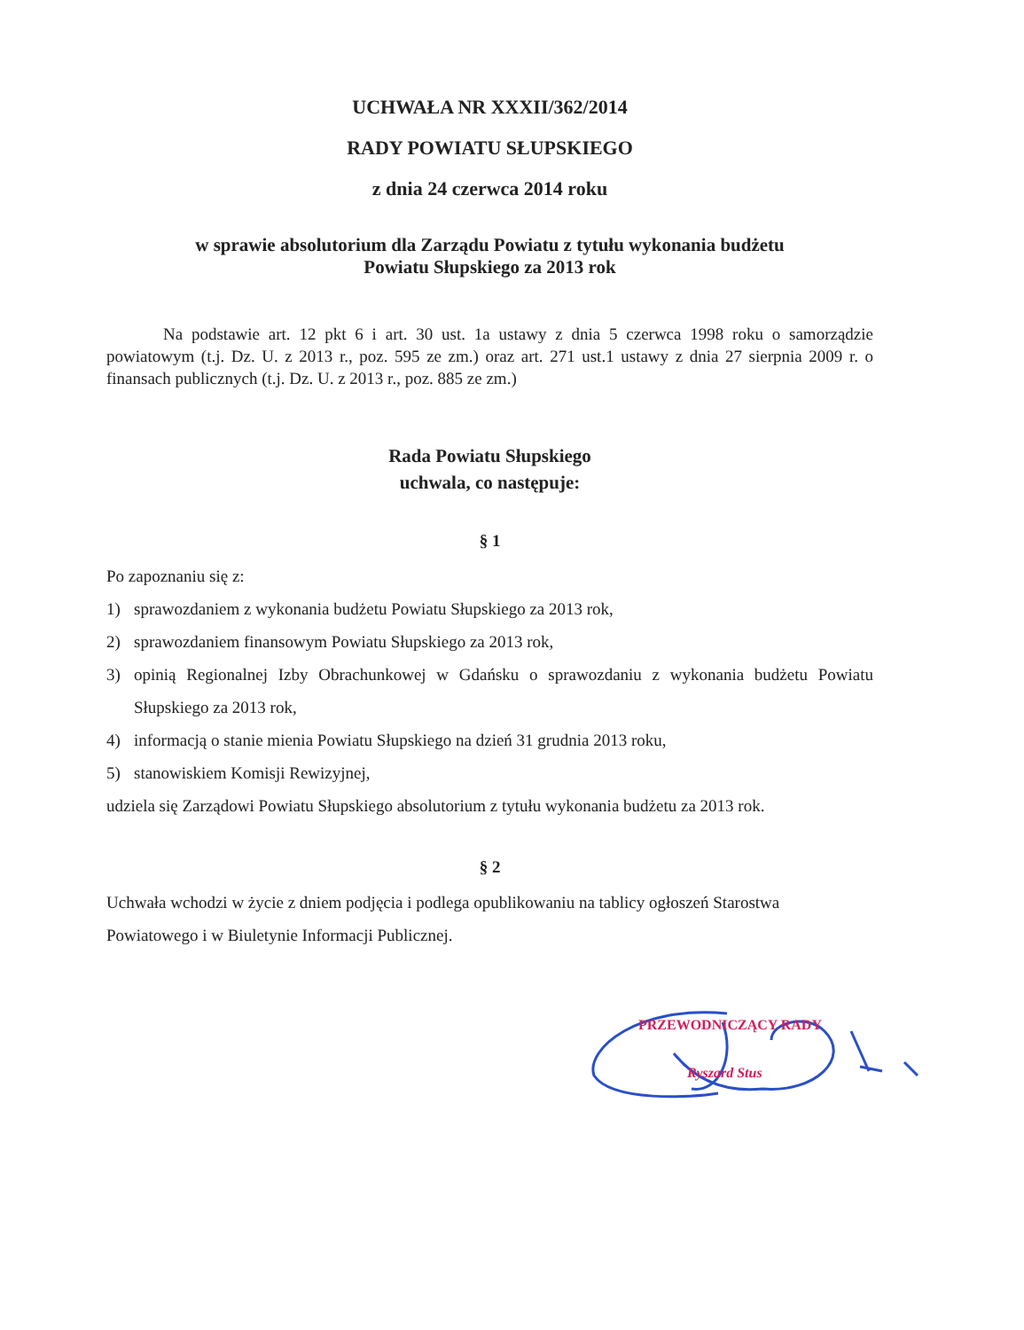UCHWAŁA NR XXXII/362/2014
RADY POWIATU SŁUPSKIEGO
z dnia 24 czerwca 2014 roku
w sprawie absolutorium dla Zarządu Powiatu z tytułu wykonania budżetu
Powiatu Słupskiego za 2013 rok
Na podstawie art. 12 pkt 6 i art. 30 ust. 1a ustawy z dnia 5 czerwca 1998 roku o samorządzie powiatowym (t.j. Dz. U. z 2013 r., poz. 595 ze zm.) oraz art. 271 ust.1 ustawy z dnia 27 sierpnia 2009 r. o finansach publicznych (t.j. Dz. U. z 2013 r., poz. 885 ze zm.)
Rada Powiatu Słupskiego
uchwala, co następuje:
§ 1
Po zapoznaniu się z:
1) sprawozdaniem z wykonania budżetu Powiatu Słupskiego za 2013 rok,
2) sprawozdaniem finansowym Powiatu Słupskiego za 2013 rok,
3) opinią Regionalnej Izby Obrachunkowej w Gdańsku o sprawozdaniu z wykonania budżetu Powiatu Słupskiego za 2013 rok,
4) informacją o stanie mienia Powiatu Słupskiego na dzień 31 grudnia 2013 roku,
5) stanowiskiem Komisji Rewizyjnej,
udziela się Zarządowi Powiatu Słupskiego absolutorium z tytułu wykonania budżetu za 2013 rok.
§ 2
Uchwała wchodzi w życie z dniem podjęcia i podlega opublikowaniu na tablicy ogłoszeń Starostwa Powiatowego i w Biuletynie Informacji Publicznej.
PRZEWODNICZĄCY RADY
Ryszard Stus